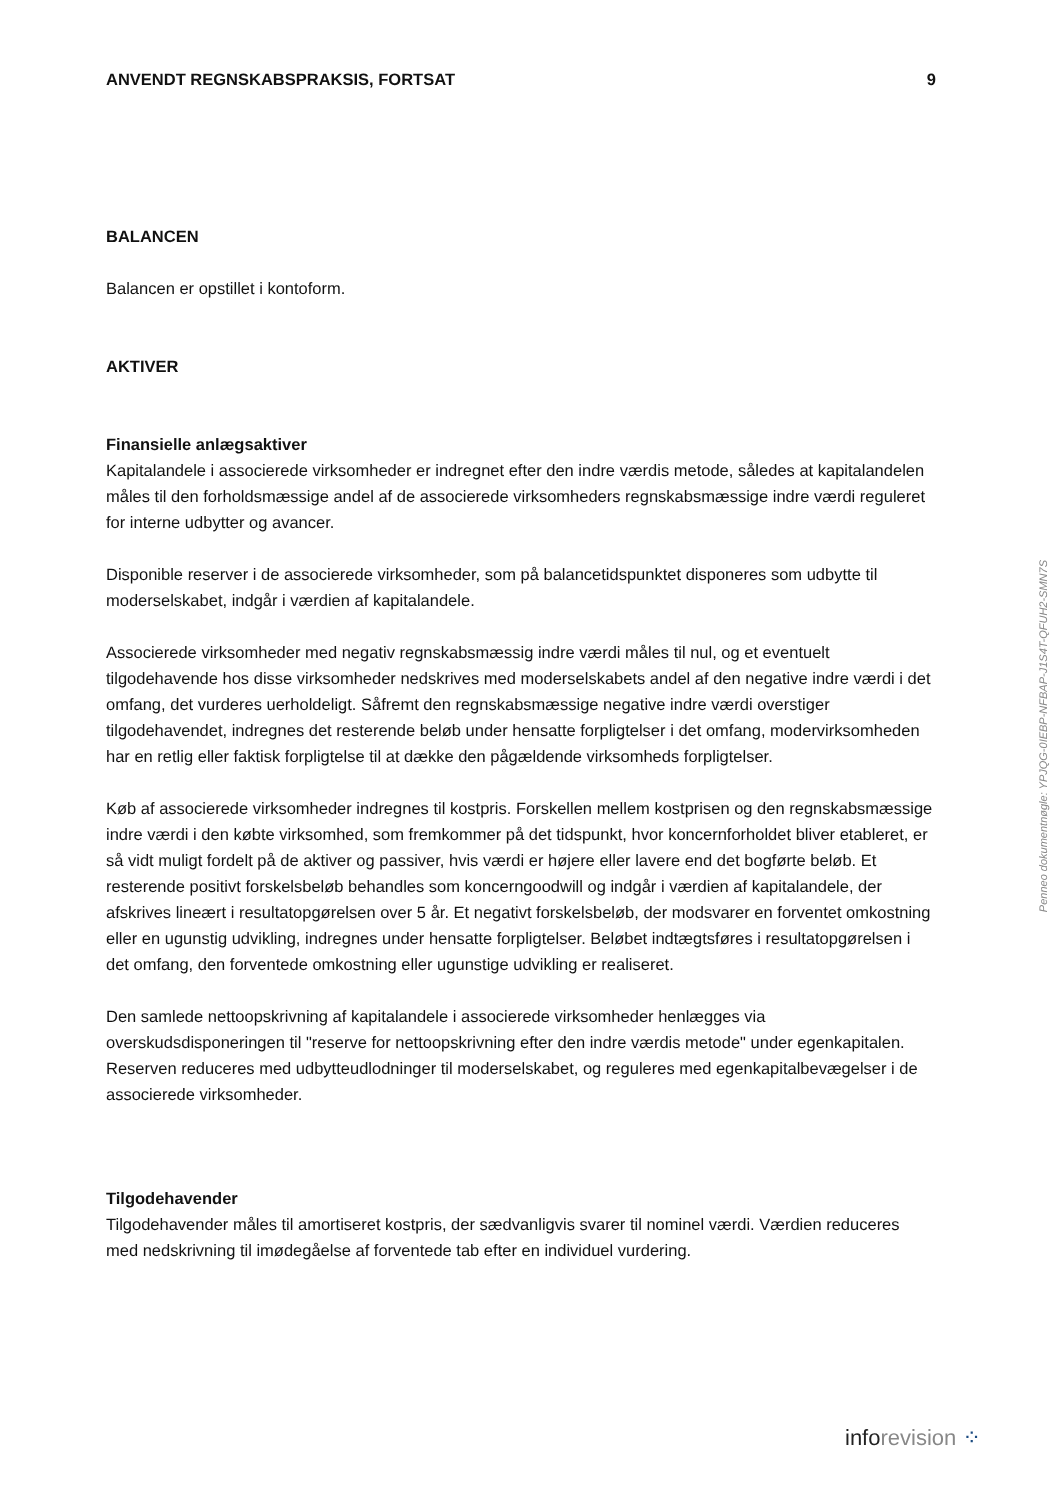ANVENDT REGNSKABSPRAKSIS, FORTSAT 9
BALANCEN
Balancen er opstillet i kontoform.
AKTIVER
Finansielle anlægsaktiver
Kapitalandele i associerede virksomheder er indregnet efter den indre værdis metode, således at kapitalandelen måles til den forholdsmæssige andel af de associerede virksomheders regnskabsmæssige indre værdi reguleret for interne udbytter og avancer.
Disponible reserver i de associerede virksomheder, som på balancetidspunktet disponeres som udbytte til moderselskabet, indgår i værdien af kapitalandele.
Associerede virksomheder med negativ regnskabsmæssig indre værdi måles til nul, og et eventuelt tilgodehavende hos disse virksomheder nedskrives med moderselskabets andel af den negative indre værdi i det omfang, det vurderes uerholdeligt. Såfremt den regnskabsmæssige negative indre værdi overstiger tilgodehavendet, indregnes det resterende beløb under hensatte forpligtelser i det omfang, modervirksomheden har en retlig eller faktisk forpligtelse til at dække den pågældende virksomheds forpligtelser.
Køb af associerede virksomheder indregnes til kostpris. Forskellen mellem kostprisen og den regnskabsmæssige indre værdi i den købte virksomhed, som fremkommer på det tidspunkt, hvor koncernforholdet bliver etableret, er så vidt muligt fordelt på de aktiver og passiver, hvis værdi er højere eller lavere end det bogførte beløb. Et resterende positivt forskelsbeløb behandles som koncerngoodwill og indgår i værdien af kapitalandele, der afskrives lineært i resultatopgørelsen over 5 år. Et negativt forskelsbeløb, der modsvarer en forventet omkostning eller en ugunstig udvikling, indregnes under hensatte forpligtelser. Beløbet indtægtsføres i resultatopgørelsen i det omfang, den forventede omkostning eller ugunstige udvikling er realiseret.
Den samlede nettoopskrivning af kapitalandele i associerede virksomheder henlægges via overskudsdisponeringen til "reserve for nettoopskrivning efter den indre værdis metode" under egenkapitalen. Reserven reduceres med udbytteudlodninger til moderselskabet, og reguleres med egenkapitalbevægelser i de associerede virksomheder.
Tilgodehavender
Tilgodehavender måles til amortiseret kostpris, der sædvanligvis svarer til nominel værdi. Værdien reduceres med nedskrivning til imødegåelse af forventede tab efter en individuel vurdering.
Penneo dokumentnøgle: YPJQG-0IEBP-NFBAP-J1S4T-QFUH2-SMN7S
info revision ⁘